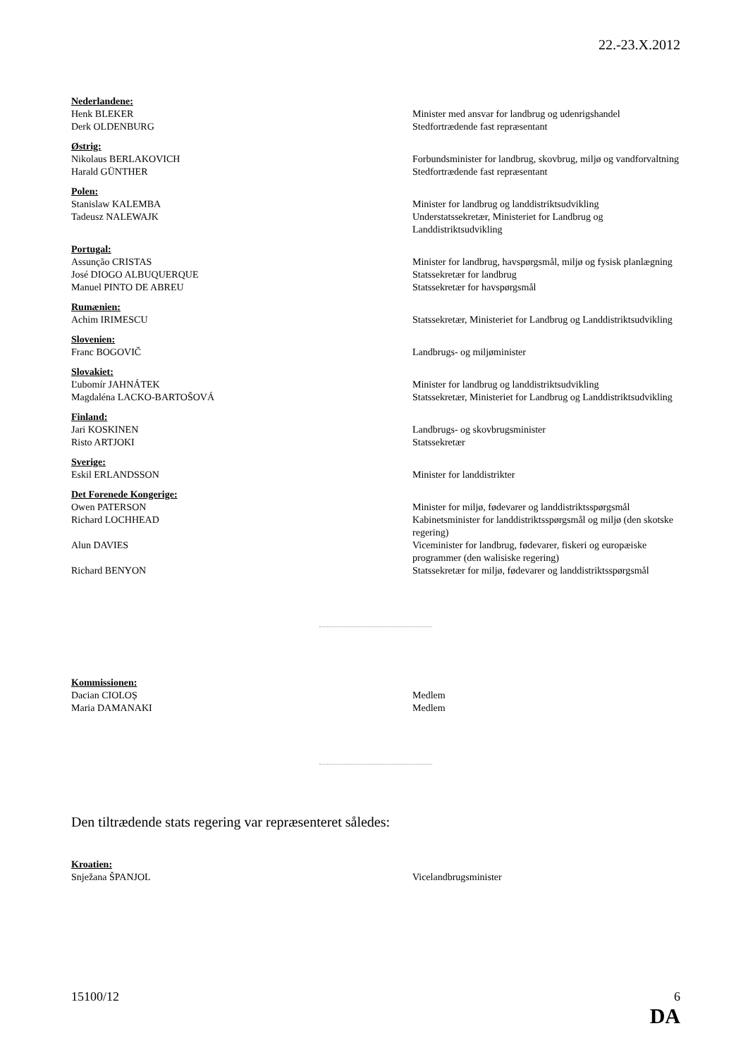22.-23.X.2012
Nederlandene:
Henk BLEKER Minister med ansvar for landbrug og udenrigshandel
Derk OLDENBURG Stedfortrædende fast repræsentant
Østrig:
Nikolaus BERLAKOVICH Forbundsminister for landbrug, skovbrug, miljø og vandforvaltning
Harald GÜNTHER Stedfortrædende fast repræsentant
Polen:
Stanislaw KALEMBA Minister for landbrug og landdistriktsudvikling
Tadeusz NALEWAJK Understatssekretær, Ministeriet for Landbrug og Landdistriktsudvikling
Portugal:
Assunção CRISTAS Minister for landbrug, havspørgsmål, miljø og fysisk planlægning
José DIOGO ALBUQUERQUE Statssekretær for landbrug
Manuel PINTO DE ABREU Statssekretær for havspørgsmål
Rumænien:
Achim IRIMESCU Statssekretær, Ministeriet for Landbrug og Landdistriktsudvikling
Slovenien:
Franc BOGOVIČ Landbrugs- og miljøminister
Slovakiet:
Ľubomír JAHNÁTEK Minister for landbrug og landdistriktsudvikling
Magdaléna LACKO-BARTOŠOVÁ Statssekretær, Ministeriet for Landbrug og Landdistriktsudvikling
Finland:
Jari KOSKINEN Landbrugs- og skovbrugsminister
Risto ARTJOKI Statssekretær
Sverige:
Eskil ERLANDSSON Minister for landdistrikter
Det Forenede Kongerige:
Owen PATERSON Minister for miljø, fødevarer og landdistriktsspørgsmål
Richard LOCHHEAD Kabinetsminister for landdistriktsspørgsmål og miljø (den skotske regering)
Alun DAVIES Viceminister for landbrug, fødevarer, fiskeri og europæiske programmer (den walisiske regering)
Richard BENYON Statssekretær for miljø, fødevarer og landdistriktsspørgsmål
Kommissionen:
Dacian CIOLOȘ Medlem
Maria DAMANAKI Medlem
Den tiltrædende stats regering var repræsenteret således:
Kroatien:
Snježana ŠPANJOL Vicelandbrugsminister
15100/12 6
DA